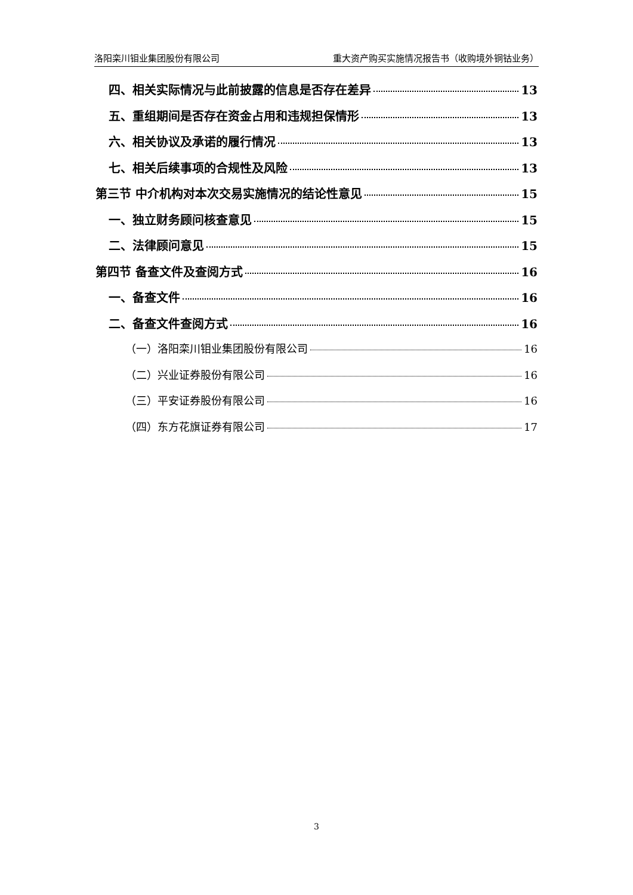洛阳栾川钼业集团股份有限公司 重大资产购买实施情况报告书（收购境外铜钴业务）
四、相关实际情况与此前披露的信息是否存在差异 13
五、重组期间是否存在资金占用和违规担保情形 13
六、相关协议及承诺的履行情况 13
七、相关后续事项的合规性及风险 13
第三节 中介机构对本次交易实施情况的结论性意见 15
一、独立财务顾问核查意见 15
二、法律顾问意见 15
第四节 备查文件及查阅方式 16
一、备查文件 16
二、备查文件查阅方式 16
（一）洛阳栾川钼业集团股份有限公司 16
（二）兴业证券股份有限公司 16
（三）平安证券股份有限公司 16
（四）东方花旗证券有限公司 17
3